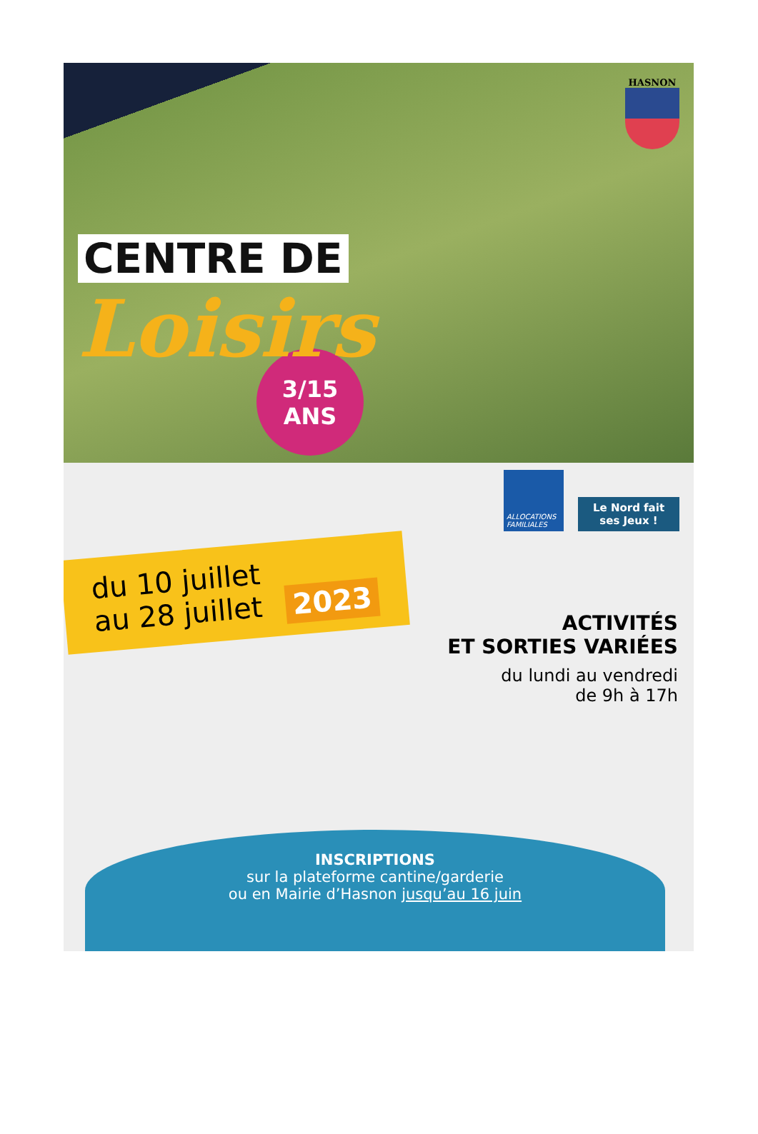CENTRE DE
Loisirs
HASNON
3/15
ANS
ALLOCATIONS FAMILIALES
Le Nord fait ses Jeux !
du 10 juillet
au 28 juillet 2023
ACTIVITÉS
ET SORTIES VARIÉES
du lundi au vendredi
de 9h à 17h
INSCRIPTIONS
sur la plateforme cantine/garderie
ou en Mairie d’Hasnon jusqu’au 16 juin